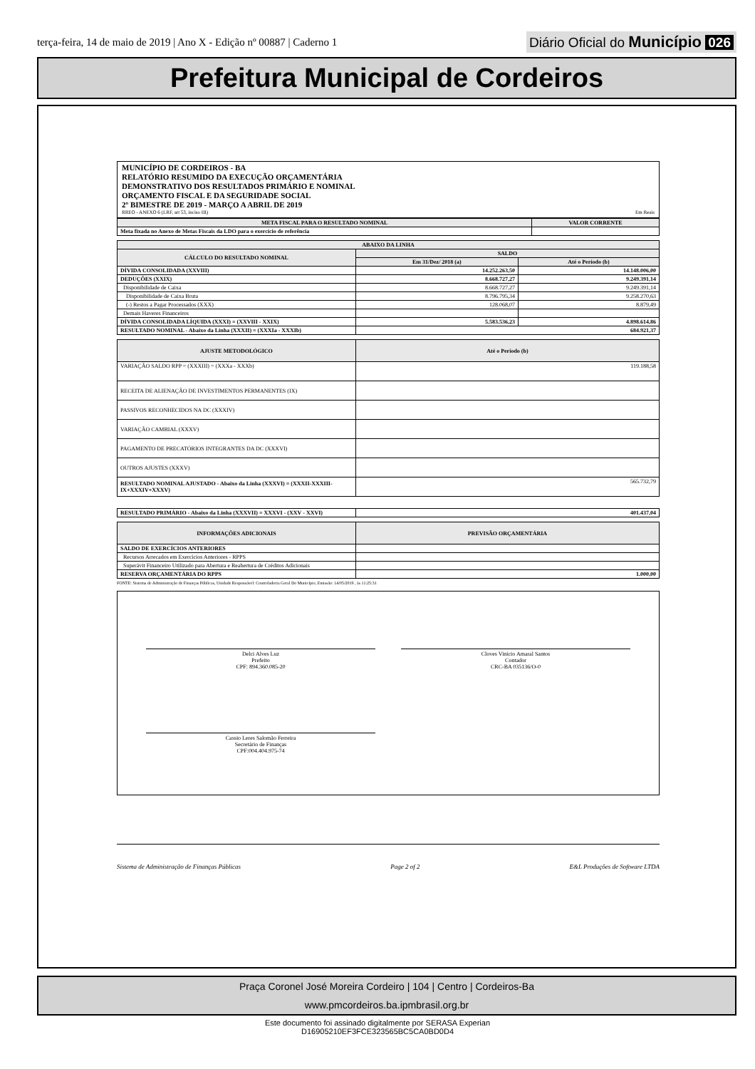terça-feira, 14 de maio de 2019 | Ano X - Edição nº 00887 | Caderno 1
Diário Oficial do Município 026
Prefeitura Municipal de Cordeiros
MUNICÍPIO DE CORDEIROS - BA
RELATÓRIO RESUMIDO DA EXECUÇÃO ORÇAMENTÁRIA
DEMONSTRATIVO DOS RESULTADOS PRIMÁRIO E NOMINAL
ORÇAMENTO FISCAL E DA SEGURIDADE SOCIAL
2º BIMESTRE DE 2019 - MARÇO A ABRIL DE 2019
RREO - ANEXO 6 (LRF, art 53, inciso III) Em Reais
| META FISCAL PARA O RESULTADO NOMINAL | VALOR CORRENTE |
| --- | --- |
| Meta fixada no Anexo de Metas Fiscais da LDO para o exercício de referência | |
| ABAIXO DA LINHA | | |
| --- | --- | --- |
| CÁLCULO DO RESULTADO NOMINAL | SALDO | |
| | Em 31/Dez/ 2018 (a) | Até o Período (b) |
| DÍVIDA CONSOLIDADA (XXVIII) | 14.252.263,50 | 14.148.006,00 |
| DEDUÇÕES (XXIX) | 8.668.727,27 | 9.249.391,14 |
| Disponibilidade de Caixa | 8.668.727,27 | 9.249.391,14 |
| Disponibilidade de Caixa Bruta | 8.796.795,34 | 9.258.270,63 |
| (-) Restos a Pagar Processados (XXX) | 128.068,07 | 8.879,49 |
| Demais Haveres Financeiros | | |
| DÍVIDA CONSOLIDADA LÍQUIDA (XXXI) = (XXVIII - XXIX) | 5.583.536,23 | 4.898.614,86 |
| RESULTADO NOMINAL - Abaixo da Linha (XXXII) = (XXXIa - XXXIb) | 684.921,37 | |
| AJUSTE METODOLÓGICO | Até o Período (b) |
| --- | --- |
| VARIAÇÃO SALDO RPP = (XXXIII) = (XXXa - XXXb) | 119.188,58 |
| RECEITA DE ALIENAÇÃO DE INVESTIMENTOS PERMANENTES (IX) | |
| PASSIVOS RECONHECIDOS NA DC (XXXIV) | |
| VARIAÇÃO CAMBIAL (XXXV) | |
| PAGAMENTO DE PRECATÓRIOS INTEGRANTES DA DC (XXXVI) | |
| OUTROS AJUSTES (XXXV) | |
| RESULTADO NOMINAL AJUSTADO - Abaixo da Linha (XXXVI) = (XXXII-XXXIII-IX+XXXIV+XXXV) | 565.732,79 |
| RESULTADO PRIMÁRIO - Abaixo da Linha (XXXVII) = XXXVI - (XXV - XXVI) | 401.437,04 |
| INFORMAÇÕES ADICIONAIS | PREVISÃO ORÇAMENTÁRIA |
| --- | --- |
| SALDO DE EXERCÍCIOS ANTERIORES | |
| Recursos Arrecados em Exercícios Anteriores - RPPS | |
| Superávit Financeiro Utilizado para Abertura e Reabertura de Créditos Adicionais | |
| RESERVA ORÇAMENTÁRIA DO RPPS | 1.000,00 |
FONTE: Sistema de Administração de Finanças Públicas, Unidade Responsável: Controladoria Geral Do Município, Emissão: 14/05/2019 , às 11:25:31
Delci Alves Luz
Prefeito
CPF: 894.360.085-20
Cloves Vinicio Amaral Santos
Contador
CRC-BA 035136/O-0
Cassio Leres Salomão Ferreira
Secretário de Finanças
CPF:004.404.975-74
Sistema de Administração de Finanças Públicas Page 2 of 2 E&L Produções de Software LTDA
Praça Coronel José Moreira Cordeiro | 104 | Centro | Cordeiros-Ba
www.pmcordeiros.ba.ipmbrasil.org.br
Este documento foi assinado digitalmente por SERASA Experian
D16905210EF3FCE323565BC5CA0BD0D4